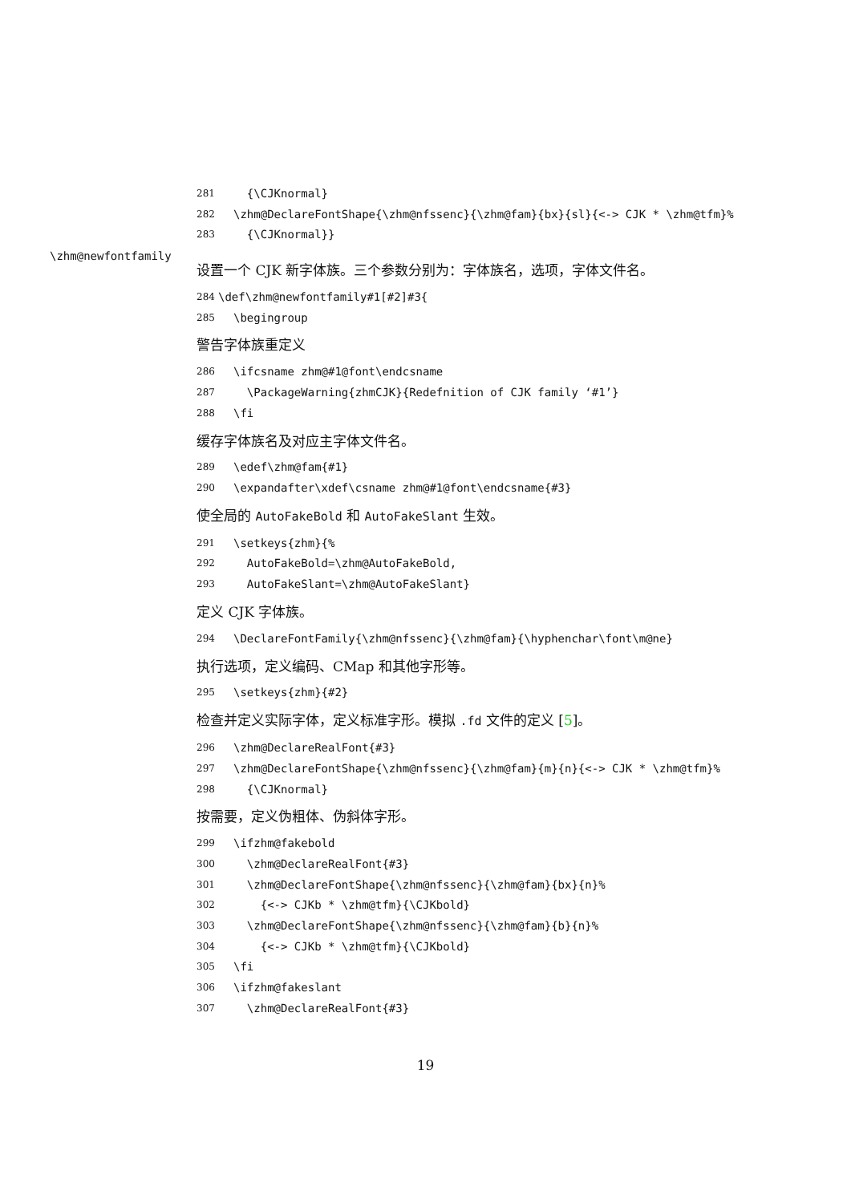281 {\CJKnormal}
282 \zhm@DeclareFontShape{\zhm@nfssenc}{\zhm@fam}{bx}{sl}{<-> CJK * \zhm@tfm}%
283 {\CJKnormal}}
\zhm@newfontfamily
设置一个 CJK 新字体族。三个参数分别为：字体族名，选项，字体文件名。
284 \def\zhm@newfontfamily#1[#2]#3{
285 \begingroup
警告字体族重定义
286 \ifcsname zhm@#1@font\endcsname
287 \PackageWarning{zhmCJK}{Redefnition of CJK family ‘#1’}
288 \fi
缓存字体族名及对应主字体文件名。
289 \edef\zhm@fam{#1}
290 \expandafter\xdef\csname zhm@#1@font\endcsname{#3}
使全局的 AutoFakeBold 和 AutoFakeSlant 生效。
291 \setkeys{zhm}{%
292 AutoFakeBold=\zhm@AutoFakeBold,
293 AutoFakeSlant=\zhm@AutoFakeSlant}
定义 CJK 字体族。
294 \DeclareFontFamily{\zhm@nfssenc}{\zhm@fam}{\hyphenchar\font\m@ne}
执行选项，定义编码、CMap 和其他字形等。
295 \setkeys{zhm}{#2}
检查并定义实际字体，定义标准字形。模拟 .fd 文件的定义 [5]。
296 \zhm@DeclareRealFont{#3}
297 \zhm@DeclareFontShape{\zhm@nfssenc}{\zhm@fam}{m}{n}{<-> CJK * \zhm@tfm}%
298 {\CJKnormal}
按需要，定义伪粗体、伪斜体字形。
299 \ifzhm@fakebold
300 \zhm@DeclareRealFont{#3}
301 \zhm@DeclareFontShape{\zhm@nfssenc}{\zhm@fam}{bx}{n}%
302 {<-> CJKb * \zhm@tfm}{\CJKbold}
303 \zhm@DeclareFontShape{\zhm@nfssenc}{\zhm@fam}{b}{n}%
304 {<-> CJKb * \zhm@tfm}{\CJKbold}
305 \fi
306 \ifzhm@fakeslant
307 \zhm@DeclareRealFont{#3}
19